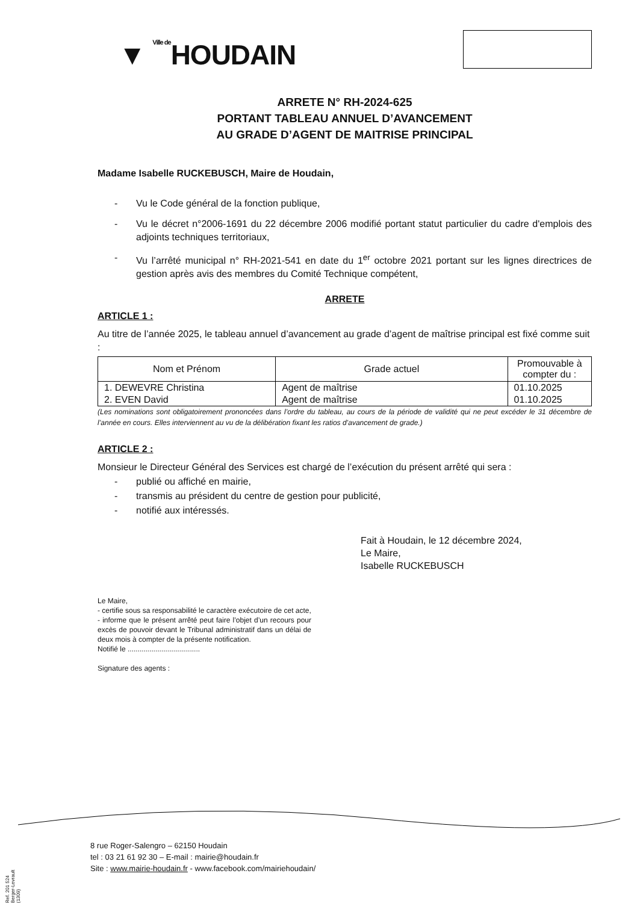▼ Ville de HOUDAIN
ARRETE N° RH-2024-625
PORTANT TABLEAU ANNUEL D’AVANCEMENT
AU GRADE D’AGENT DE MAITRISE PRINCIPAL
Madame Isabelle RUCKEBUSCH, Maire de Houdain,
- Vu le Code général de la fonction publique,
- Vu le décret n°2006-1691 du 22 décembre 2006 modifié portant statut particulier du cadre d'emplois des adjoints techniques territoriaux,
- Vu l’arrêté municipal n° RH-2021-541 en date du 1<sup>er</sup> octobre 2021 portant sur les lignes directrices de gestion après avis des membres du Comité Technique compétent,
ARRETE
ARTICLE 1 :
Au titre de l’année 2025, le tableau annuel d’avancement au grade d’agent de maîtrise principal est fixé comme suit :
| Nom et Prénom | Grade actuel | Promouvable à compter du : |
| --- | --- | --- |
| 1. DEWEVRE Christina | Agent de maîtrise | 01.10.2025 |
| 2. EVEN David | Agent de maîtrise | 01.10.2025 |
(Les nominations sont obligatoirement prononcées dans l’ordre du tableau, au cours de la période de validité qui ne peut excéder le 31 décembre de l’année en cours. Elles interviennent au vu de la délibération fixant les ratios d’avancement de grade.)
ARTICLE 2 :
Monsieur le Directeur Général des Services est chargé de l’exécution du présent arrêté qui sera :
- publié ou affiché en mairie,
- transmis au président du centre de gestion pour publicité,
- notifié aux intéressés.
Fait à Houdain, le 12 décembre 2024,
Le Maire,
Isabelle RUCKEBUSCH
Le Maire,
- certifie sous sa responsabilité le caractère exécutoire de cet acte,
- informe que le présent arrêté peut faire l’objet d’un recours pour excès de pouvoir devant le Tribunal administratif dans un délai de deux mois à compter de la présente notification.
Notifié le ....................................
Signature des agents :
8 rue Roger-Salengro – 62150 Houdain
tel : 03 21 61 92 30 – E-mail : mairie@houdain.fr
Site : www.mairie-houdain.fr - www.facebook.com/mairiehoudain/
Ref. 201 524 Berger-Levrault (1309)